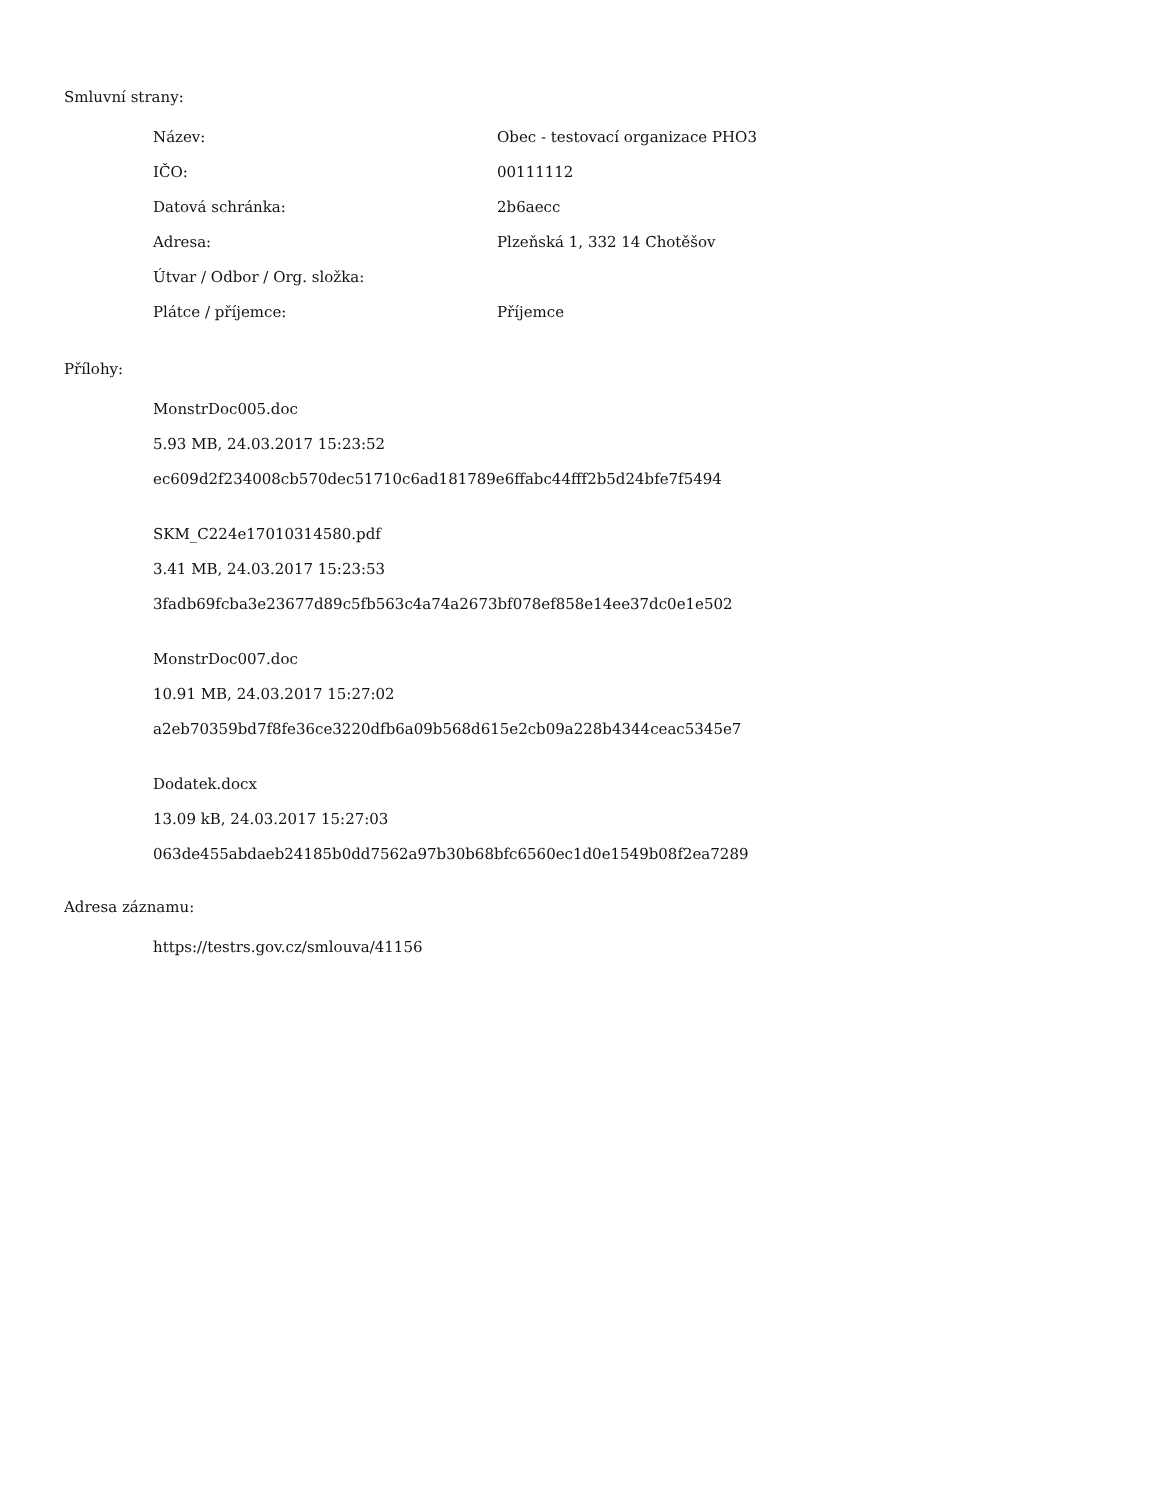Smluvní strany:
| Název: | Obec - testovací organizace PHO3 |
| IČO: | 00111112 |
| Datová schránka: | 2b6aecc |
| Adresa: | Plzeňská 1, 332 14 Chotěšov |
| Útvar / Odbor / Org. složka: | |
| Plátce / příjemce: | Příjemce |
Přílohy:
MonstrDoc005.doc
5.93 MB, 24.03.2017 15:23:52
ec609d2f234008cb570dec51710c6ad181789e6ffabc44fff2b5d24bfe7f5494
SKM_C224e17010314580.pdf
3.41 MB, 24.03.2017 15:23:53
3fadb69fcba3e23677d89c5fb563c4a74a2673bf078ef858e14ee37dc0e1e502
MonstrDoc007.doc
10.91 MB, 24.03.2017 15:27:02
a2eb70359bd7f8fe36ce3220dfb6a09b568d615e2cb09a228b4344ceac5345e7
Dodatek.docx
13.09 kB, 24.03.2017 15:27:03
063de455abdaeb24185b0dd7562a97b30b68bfc6560ec1d0e1549b08f2ea7289
Adresa záznamu:
https://testrs.gov.cz/smlouva/41156